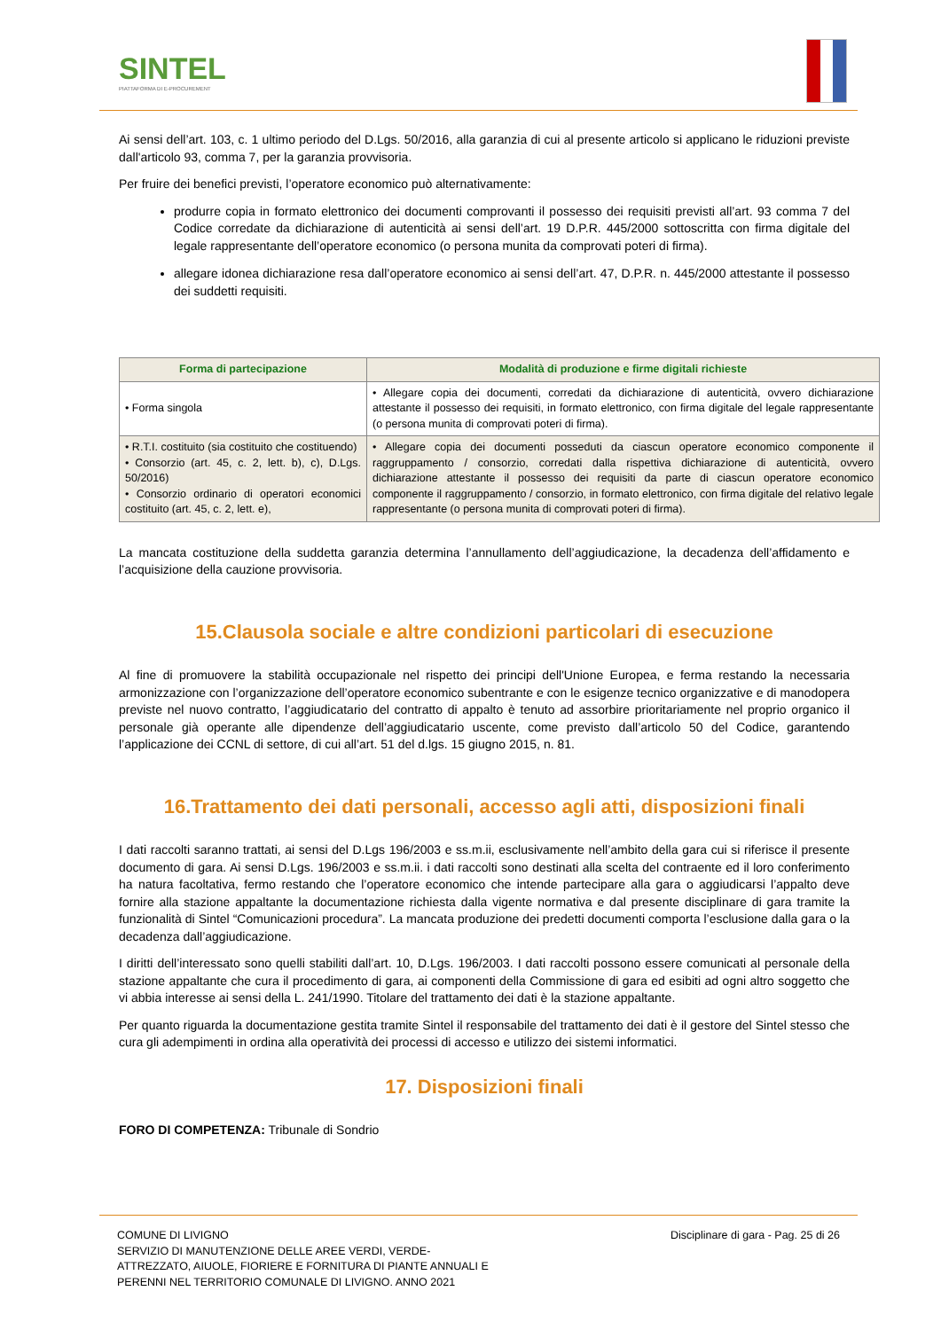SINTEL
PIATTAFORMA DI E-PROCUREMENT
Ai sensi dell’art. 103, c. 1 ultimo periodo del D.Lgs. 50/2016, alla garanzia di cui al presente articolo si applicano le riduzioni previste dall'articolo 93, comma 7, per la garanzia provvisoria.
Per fruire dei benefici previsti, l’operatore economico può alternativamente:
produrre copia in formato elettronico dei documenti comprovanti il possesso dei requisiti previsti all’art. 93 comma 7 del Codice corredate da dichiarazione di autenticità ai sensi dell’art. 19 D.P.R. 445/2000 sottoscritta con firma digitale del legale rappresentante dell’operatore economico (o persona munita da comprovati poteri di firma).
allegare idonea dichiarazione resa dall’operatore economico ai sensi dell’art. 47, D.P.R. n. 445/2000 attestante il possesso dei suddetti requisiti.
| Forma di partecipazione | Modalità di produzione e firme digitali richieste |
| --- | --- |
| • Forma singola | • Allegare copia dei documenti, corredati da dichiarazione di autenticità, ovvero dichiarazione attestante il possesso dei requisiti, in formato elettronico, con firma digitale del legale rappresentante (o persona munita di comprovati poteri di firma). |
| • R.T.I. costituito (sia costituito che costituendo) • Consorzio (art. 45, c. 2, lett. b), c), D.Lgs. 50/2016) • Consorzio ordinario di operatori economici costituito (art. 45, c. 2, lett. e), | • Allegare copia dei documenti posseduti da ciascun operatore economico componente il raggruppamento / consorzio, corredati dalla rispettiva dichiarazione di autenticità, ovvero dichiarazione attestante il possesso dei requisiti da parte di ciascun operatore economico componente il raggruppamento / consorzio, in formato elettronico, con firma digitale del relativo legale rappresentante (o persona munita di comprovati poteri di firma). |
La mancata costituzione della suddetta garanzia determina l’annullamento dell’aggiudicazione, la decadenza dell’affidamento e l’acquisizione della cauzione provvisoria.
15.Clausola sociale e altre condizioni particolari di esecuzione
Al fine di promuovere la stabilità occupazionale nel rispetto dei principi dell'Unione Europea, e ferma restando la necessaria armonizzazione con l’organizzazione dell’operatore economico subentrante e con le esigenze tecnico organizzative e di manodopera previste nel nuovo contratto, l’aggiudicatario del contratto di appalto è tenuto ad assorbire prioritariamente nel proprio organico il personale già operante alle dipendenze dell’aggiudicatario uscente, come previsto dall’articolo 50 del Codice, garantendo l’applicazione dei CCNL di settore, di cui all’art. 51 del d.lgs. 15 giugno 2015, n. 81.
16.Trattamento dei dati personali, accesso agli atti, disposizioni finali
I dati raccolti saranno trattati, ai sensi del D.Lgs 196/2003 e ss.m.ii, esclusivamente nell’ambito della gara cui si riferisce il presente documento di gara. Ai sensi D.Lgs. 196/2003 e ss.m.ii. i dati raccolti sono destinati alla scelta del contraente ed il loro conferimento ha natura facoltativa, fermo restando che l’operatore economico che intende partecipare alla gara o aggiudicarsi l’appalto deve fornire alla stazione appaltante la documentazione richiesta dalla vigente normativa e dal presente disciplinare di gara tramite la funzionalità di Sintel “Comunicazioni procedura”. La mancata produzione dei predetti documenti comporta l’esclusione dalla gara o la decadenza dall’aggiudicazione.
I diritti dell’interessato sono quelli stabiliti dall’art. 10, D.Lgs. 196/2003. I dati raccolti possono essere comunicati al personale della stazione appaltante che cura il procedimento di gara, ai componenti della Commissione di gara ed esibiti ad ogni altro soggetto che vi abbia interesse ai sensi della L. 241/1990. Titolare del trattamento dei dati è la stazione appaltante.
Per quanto riguarda la documentazione gestita tramite Sintel il responsabile del trattamento dei dati è il gestore del Sintel stesso che cura gli adempimenti in ordina alla operatività dei processi di accesso e utilizzo dei sistemi informatici.
17. Disposizioni finali
FORO DI COMPETENZA: Tribunale di Sondrio
COMUNE DI LIVIGNO
SERVIZIO DI MANUTENZIONE DELLE AREE VERDI, VERDE-
ATTREZZATO, AIUOLE, FIORIERE E FORNITURA DI PIANTE ANNUALI E
PERENNI NEL TERRITORIO COMUNALE DI LIVIGNO. ANNO 2021
Disciplinare di gara - Pag. 25 di 26